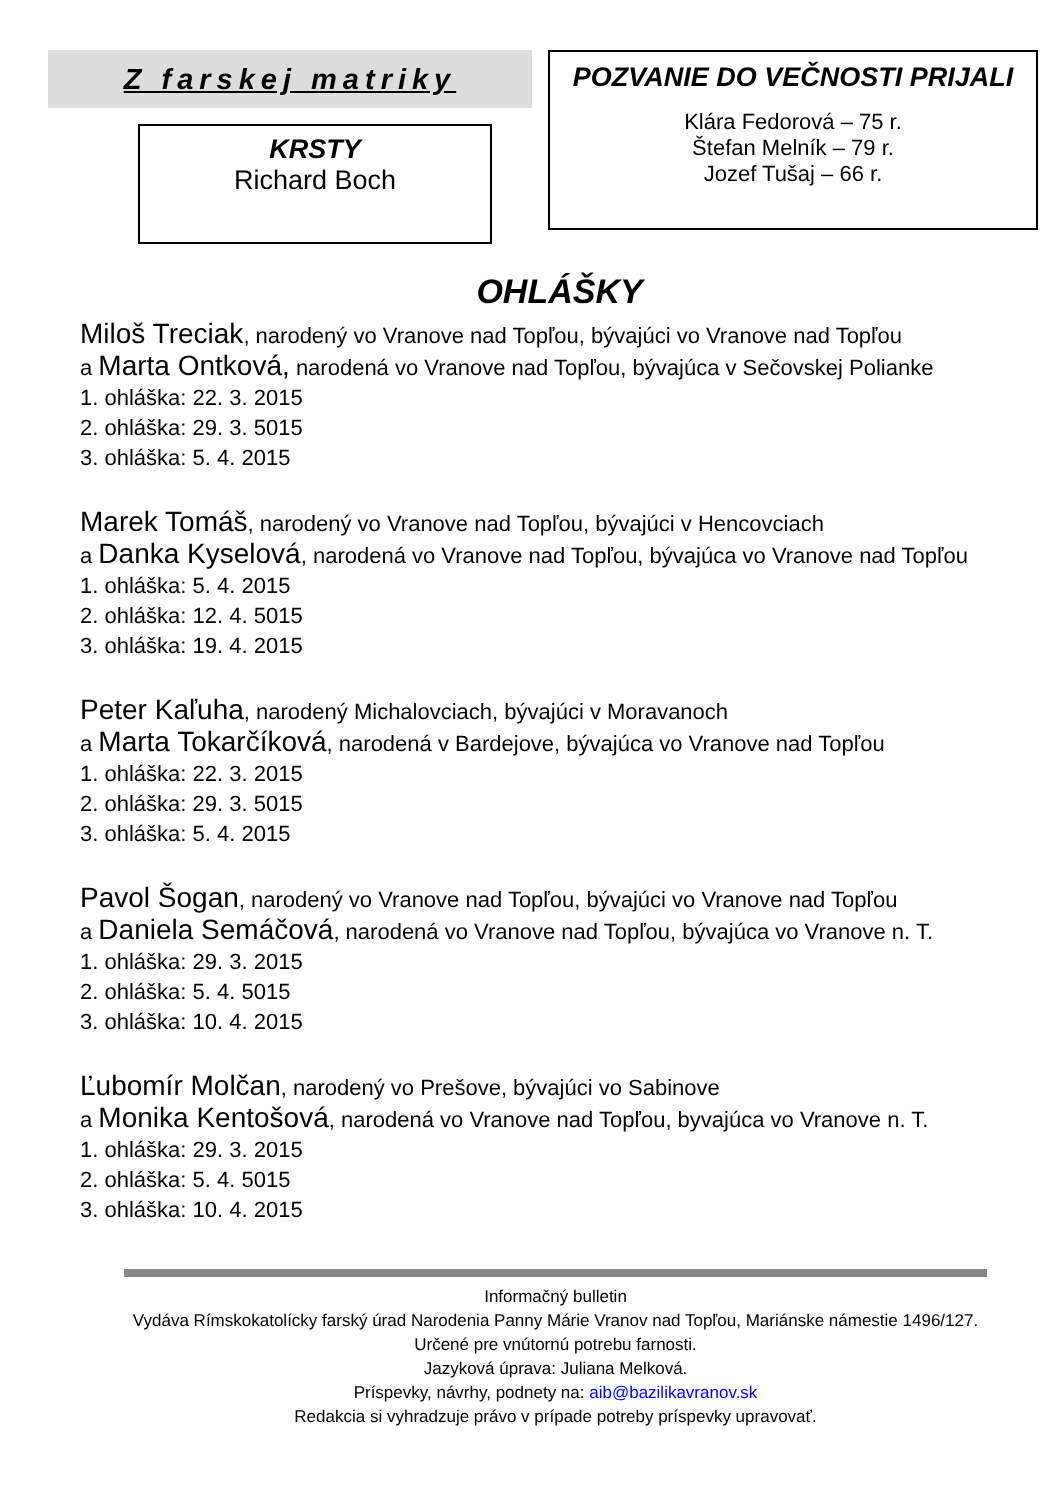Z farskej matriky
KRSTY
Richard Boch
POZVANIE DO VEČNOSTI PRIJALI
Klára Fedorová – 75 r.
Štefan Melník – 79 r.
Jozef Tušaj – 66 r.
OHLÁŠKY
Miloš Treciak, narodený vo Vranove nad Topľou, bývajúci vo Vranove nad Topľou
a Marta Ontková, narodená vo Vranove nad Topľou, bývajúca v Sečovskej Polianke
1. ohláška: 22. 3. 2015
2. ohláška: 29. 3. 5015
3. ohláška: 5. 4. 2015
Marek Tomáš, narodený vo Vranove nad Topľou, bývajúci v Hencovciach
a Danka Kyselová, narodená vo Vranove nad Topľou, bývajúca vo Vranove nad Topľou
1. ohláška: 5. 4. 2015
2. ohláška: 12. 4. 5015
3. ohláška: 19. 4. 2015
Peter Kaľuha, narodený Michalovciach, bývajúci v Moravanoch
a Marta Tokarčíková, narodená v Bardejove, bývajúca vo Vranove nad Topľou
1. ohláška: 22. 3. 2015
2. ohláška: 29. 3. 5015
3. ohláška: 5. 4. 2015
Pavol Šogan, narodený vo Vranove nad Topľou, bývajúci vo Vranove nad Topľou
a Daniela Semáčová, narodená vo Vranove nad Topľou, bývajúca vo Vranove n. T.
1. ohláška: 29. 3. 2015
2. ohláška: 5. 4. 5015
3. ohláška: 10. 4. 2015
Ľubomír Molčan, narodený vo Prešove, bývajúci vo Sabinove
a Monika Kentošová, narodená vo Vranove nad Topľou, byvajúca vo Vranove n. T.
1. ohláška: 29. 3. 2015
2. ohláška: 5. 4. 5015
3. ohláška: 10. 4. 2015
Informačný bulletin
Vydáva Rímskokatolícky farský úrad Narodenia Panny Márie Vranov nad Topľou, Mariánske námestie 1496/127.
Určené pre vnútornú potrebu farnosti.
Jazyková úprava: Juliana Melková.
Príspevky, návrhy, podnety na: aib@bazilikavranov.sk
Redakcia si vyhradzuje právo v prípade potreby príspevky upravovať.